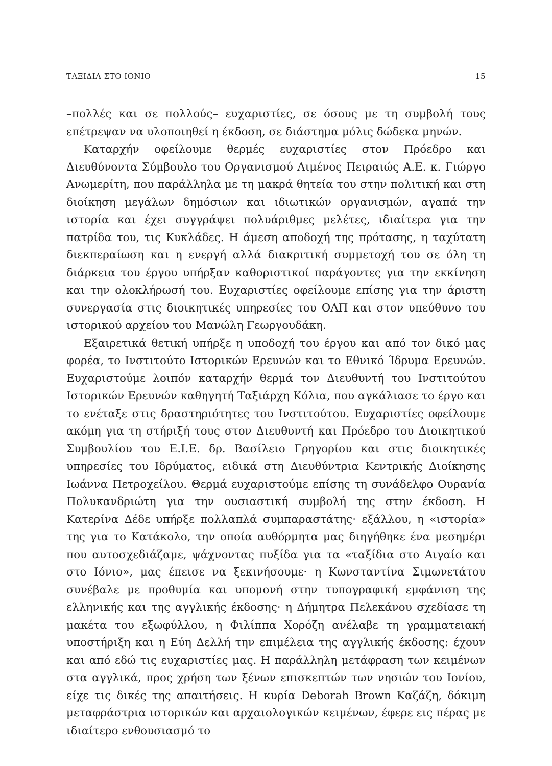ΤΑΞΙΔΙΑ ΣΤΟ ΙΟΝΙΟ 15
–πολλές και σε πολλούς– ευχαριστίες, σε όσους με τη συμβολή τους επέτρεψαν να υλοποιηθεί η έκδοση, σε διάστημα μόλις δώδεκα μηνών.
Καταρχήν οφείλουμε θερμές ευχαριστίες στον Πρόεδρο και Διευθύνοντα Σύμβουλο του Οργανισμού Λιμένος Πειραιώς Α.Ε. κ. Γιώργο Ανωμερίτη, που παράλληλα με τη μακρά θητεία του στην πολιτική και στη διοίκηση μεγάλων δημόσιων και ιδιωτικών οργανισμών, αγαπά την ιστορία και έχει συγγράψει πολυάριθμες μελέτες, ιδιαίτερα για την πατρίδα του, τις Κυκλάδες. Η άμεση αποδοχή της πρότασης, η ταχύτατη διεκπεραίωση και η ενεργή αλλά διακριτική συμμετοχή του σε όλη τη διάρκεια του έργου υπήρξαν καθοριστικοί παράγοντες για την εκκίνηση και την ολοκλήρωσή του. Ευχαριστίες οφείλουμε επίσης για την άριστη συνεργασία στις διοικητικές υπηρεσίες του ΟΛΠ και στον υπεύθυνο του ιστορικού αρχείου του Μανώλη Γεωργουδάκη.
Εξαιρετικά θετική υπήρξε η υποδοχή του έργου και από τον δικό μας φορέα, το Ινστιτούτο Ιστορικών Ερευνών και το Εθνικό Ίδρυμα Ερευνών. Ευχαριστούμε λοιπόν καταρχήν θερμά τον Διευθυντή του Ινστιτούτου Ιστορικών Ερευνών καθηγητή Ταξιάρχη Κόλια, που αγκάλιασε το έργο και το ενέταξε στις δραστηριότητες του Ινστιτούτου. Ευχαριστίες οφείλουμε ακόμη για τη στήριξή τους στον Διευθυντή και Πρόεδρο του Διοικητικού Συμβουλίου του Ε.Ι.Ε. δρ. Βασίλειο Γρηγορίου και στις διοικητικές υπηρεσίες του Ιδρύματος, ειδικά στη Διευθύντρια Κεντρικής Διοίκησης Ιωάννα Πετροχείλου. Θερμά ευχαριστούμε επίσης τη συνάδελφο Ουρανία Πολυκανδριώτη για την ουσιαστική συμβολή της στην έκδοση. Η Κατερίνα Δέδε υπήρξε πολλαπλά συμπαραστάτης· εξάλλου, η «ιστορία» της για το Κατάκολο, την οποία αυθόρμητα μας διηγήθηκε ένα μεσημέρι που αυτοσχεδιάζαμε, ψάχνοντας πυξίδα για τα «ταξίδια στο Αιγαίο και στο Ιόνιο», μας έπεισε να ξεκινήσουμε· η Κωνσταντίνα Σιμωνετάτου συνέβαλε με προθυμία και υπομονή στην τυπογραφική εμφάνιση της ελληνικής και της αγγλικής έκδοσης· η Δήμητρα Πελεκάνου σχεδίασε τη μακέτα του εξωφύλλου, η Φιλίππα Χορόζη ανέλαβε τη γραμματειακή υποστήριξη και η Εύη Δελλή την επιμέλεια της αγγλικής έκδοσης: έχουν και από εδώ τις ευχαριστίες μας. Η παράλληλη μετάφραση των κειμένων στα αγγλικά, προς χρήση των ξένων επισκεπτών των νησιών του Ιονίου, είχε τις δικές της απαιτήσεις. Η κυρία Deborah Brown Καζάζη, δόκιμη μεταφράστρια ιστορικών και αρχαιολογικών κειμένων, έφερε εις πέρας με ιδιαίτερο ενθουσιασμό το